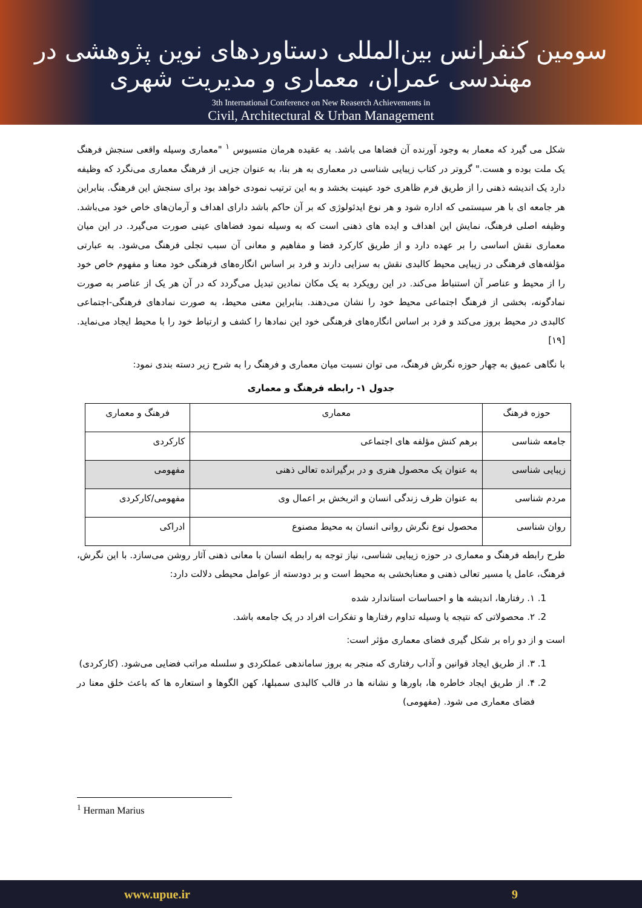سومین کنفرانس بین‌المللی دستاوردهای نوین پژوهشی در مهندسی عمران، معماری و مدیریت شهری
3th International Conference on New Reaserch Achievements in
Civil, Architectural & Urban Management
شکل می گیرد که معمار به وجود آورنده آن فضاها می باشد. به عقیده هرمان متسیوس <sup>۱</sup> "معماری وسیله واقعی سنجش فرهنگ یک ملت بوده و هست." گروتر در کتاب زیبایی شناسی در معماری به هر بنا، به عنوان جزیی از فرهنگ معماری می‌نگرد که وظیفه دارد یک اندیشه ذهنی را از طریق فرم ظاهری خود عینیت بخشد و به این ترتیب نمودی خواهد بود برای سنجش این فرهنگ. بنابراین هر جامعه ای با هر سیستمی که اداره شود و هر نوع ایدئولوژی که بر آن حاکم باشد دارای اهداف و آرمان‌های خاص خود می‌باشد. وظیفه اصلی فرهنگ، نمایش این اهداف و ایده های ذهنی است که به وسیله نمود فضاهای عینی صورت می‌گیرد. در این میان معماری نقش اساسی را بر عهده دارد و از طریق کارکرد فضا و مفاهیم و معانی آن سبب تجلی فرهنگ می‌شود. به عبارتی مؤلفه‌های فرهنگی در زیبایی محیط کالبدی نقش به سزایی دارند و فرد بر اساس انگاره‌های فرهنگی خود معنا و مفهوم خاص خود را از محیط و عناصر آن استنباط می‌کند. در این رویکرد به یک مکان نمادین تبدیل می‌گردد که در آن هر یک از عناصر به صورت نمادگونه، بخشی از فرهنگ اجتماعی محیط خود را نشان می‌دهند. بنابراین معنی محیط، به صورت نمادهای فرهنگی-اجتماعی کالبدی در محیط بروز می‌کند و فرد بر اساس انگاره‌های فرهنگی خود این نمادها را کشف و ارتباط خود را با محیط ایجاد می‌نماید.[۱۹]
با نگاهی عمیق به چهار حوزه نگرش فرهنگ، می توان نسبت میان معماری و فرهنگ را به شرح زیر دسته بندی نمود:
جدول ۱- رابطه فرهنگ و معماری
| حوزه فرهنگ | معماری | فرهنگ و معماری |
| --- | --- | --- |
| جامعه شناسی | برهم کنش مؤلفه های اجتماعی | کارکردی |
| زیبایی شناسی | به عنوان یک محصول هنری و در برگیرانده تعالی ذهنی | مفهومی |
| مردم شناسی | به عنوان ظرف زندگی انسان و اثربخش بر اعمال وی | مفهومی/کارکردی |
| روان شناسی | محصول نوع نگرش روانی انسان به محیط مصنوع | ادراکی |
طرح رابطه فرهنگ و معماری در حوزه زیبایی شناسی، نیاز توجه به رابطه انسان با معانی ذهنی آثار روشن می‌سازد. با این نگرش، فرهنگ، عامل یا مسیر تعالی ذهنی و معنابخشی به محیط است و بر دودسته از عوامل محیطی دلالت دارد:
1. ۱. رفتارها، اندیشه ها و احساسات استاندارد شده
2. ۲. محصولاتی که نتیجه یا وسیله تداوم رفتارها و تفکرات افراد در یک جامعه باشد.
است و از دو راه بر شکل گیری فضای معماری مؤثر است:
1. ۳. از طریق ایجاد قوانین و آداب رفتاری که منجر به بروز ساماندهی عملکردی و سلسله مراتب فضایی می‌شود. (کارکردی)
2. ۴. از طریق ایجاد خاطره ها، باورها و نشانه ها در قالب کالبدی سمبلها، کهن الگوها و استعاره ها که باعث خلق معنا در فضای معماری می شود. (مفهومی)
<sup>1</sup> Herman Marius
www.upue.ir 9